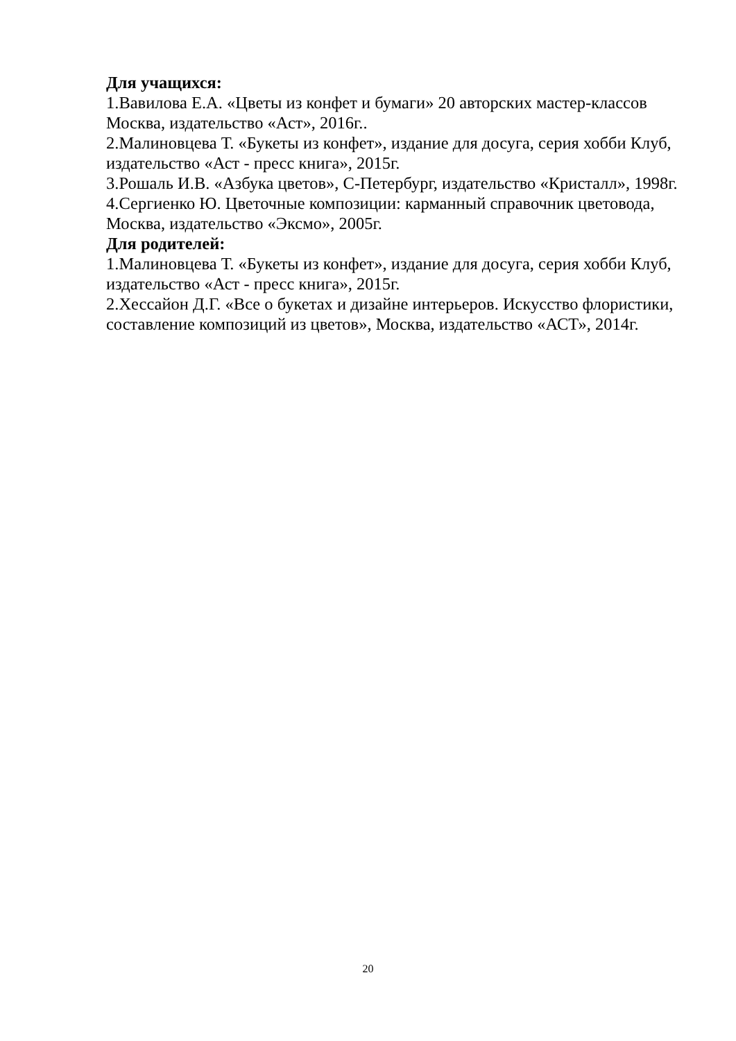Для учащихся:
1.Вавилова Е.А. «Цветы из конфет и бумаги» 20 авторских мастер-классов Москва, издательство «Аст», 2016г..
2.Малиновцева Т. «Букеты из конфет», издание для досуга, серия хобби Клуб, издательство «Аст - пресс книга», 2015г.
3.Рошаль И.В. «Азбука цветов», С-Петербург, издательство «Кристалл», 1998г.
4.Сергиенко Ю. Цветочные композиции: карманный справочник цветовода, Москва, издательство «Эксмо», 2005г.
Для родителей:
1.Малиновцева Т. «Букеты из конфет», издание для досуга, серия хобби Клуб, издательство «Аст - пресс книга», 2015г.
2.Хессайон Д.Г. «Все о букетах и дизайне интерьеров. Искусство флористики, составление композиций из цветов», Москва, издательство «АСТ», 2014г.
20